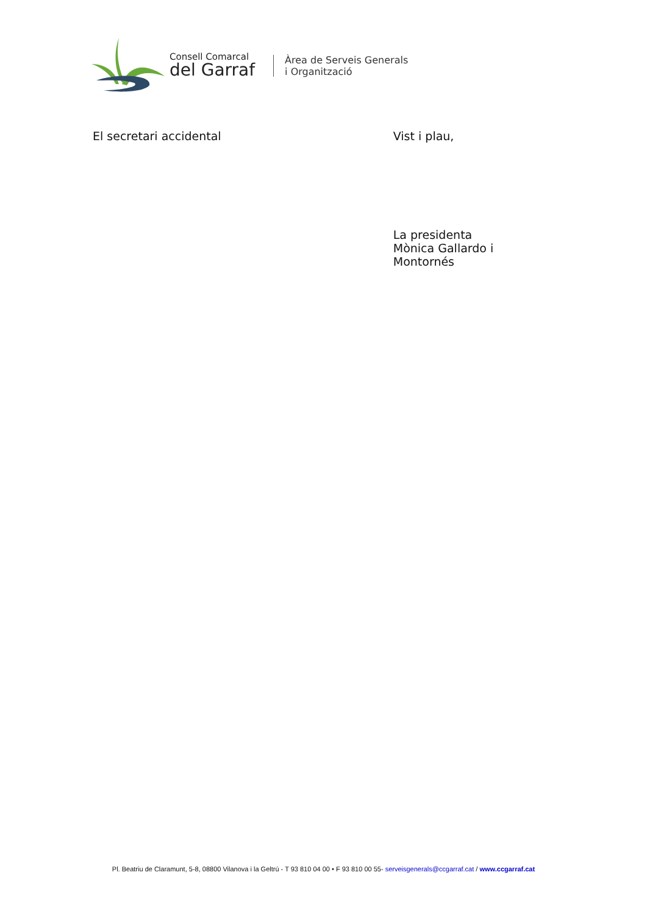Consell Comarcal
del Garraf
Àrea de Serveis Generals
i Organització
El secretari accidental Vist i plau,
La presidenta
Mònica Gallardo i Montornés
Pl. Beatriu de Claramunt, 5-8, 08800 Vilanova i la Geltrú - T 93 810 04 00 • F 93 810 00 55- serveisgenerals@ccgarraf.cat / www.ccgarraf.cat